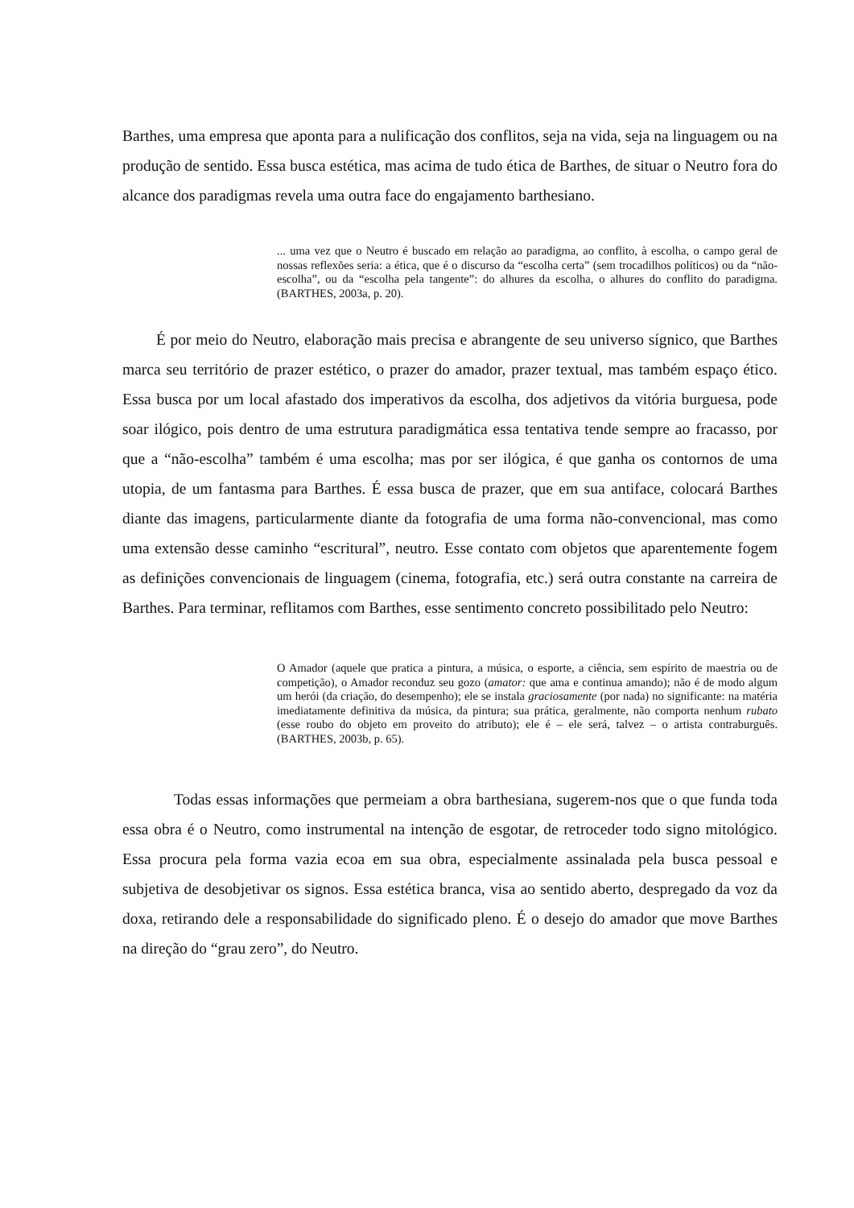Barthes, uma empresa que aponta para a nulificação dos conflitos, seja na vida, seja na linguagem ou na produção de sentido. Essa busca estética, mas acima de tudo ética de Barthes, de situar o Neutro fora do alcance dos paradigmas revela uma outra face do engajamento barthesiano.
... uma vez que o Neutro é buscado em relação ao paradigma, ao conflito, à escolha, o campo geral de nossas reflexões seria: a ética, que é o discurso da “escolha certa” (sem trocadilhos políticos) ou da “não-escolha”, ou da “escolha pela tangente”: do alhures da escolha, o alhures do conflito do paradigma. (BARTHES, 2003a, p. 20).
É por meio do Neutro, elaboração mais precisa e abrangente de seu universo sígnico, que Barthes marca seu território de prazer estético, o prazer do amador, prazer textual, mas também espaço ético. Essa busca por um local afastado dos imperativos da escolha, dos adjetivos da vitória burguesa, pode soar ilógico, pois dentro de uma estrutura paradigmática essa tentativa tende sempre ao fracasso, por que a “não-escolha” também é uma escolha; mas por ser ilógica, é que ganha os contornos de uma utopia, de um fantasma para Barthes. É essa busca de prazer, que em sua antiface, colocará Barthes diante das imagens, particularmente diante da fotografia de uma forma não-convencional, mas como uma extensão desse caminho “escritural”, neutro. Esse contato com objetos que aparentemente fogem as definições convencionais de linguagem (cinema, fotografia, etc.) será outra constante na carreira de Barthes. Para terminar, reflitamos com Barthes, esse sentimento concreto possibilitado pelo Neutro:
O Amador (aquele que pratica a pintura, a música, o esporte, a ciência, sem espírito de maestria ou de competição), o Amador reconduz seu gozo (amator: que ama e continua amando); não é de modo algum um herói (da criação, do desempenho); ele se instala graciosamente (por nada) no significante: na matéria imediatamente definitiva da música, da pintura; sua prática, geralmente, não comporta nenhum rubato (esse roubo do objeto em proveito do atributo); ele é – ele será, talvez – o artista contraburguês. (BARTHES, 2003b, p. 65).
Todas essas informações que permeiam a obra barthesiana, sugerem-nos que o que funda toda essa obra é o Neutro, como instrumental na intenção de esgotar, de retroceder todo signo mitológico. Essa procura pela forma vazia ecoa em sua obra, especialmente assinalada pela busca pessoal e subjetiva de desobjetivar os signos. Essa estética branca, visa ao sentido aberto, despregado da voz da doxa, retirando dele a responsabilidade do significado pleno. É o desejo do amador que move Barthes na direção do “grau zero”, do Neutro.